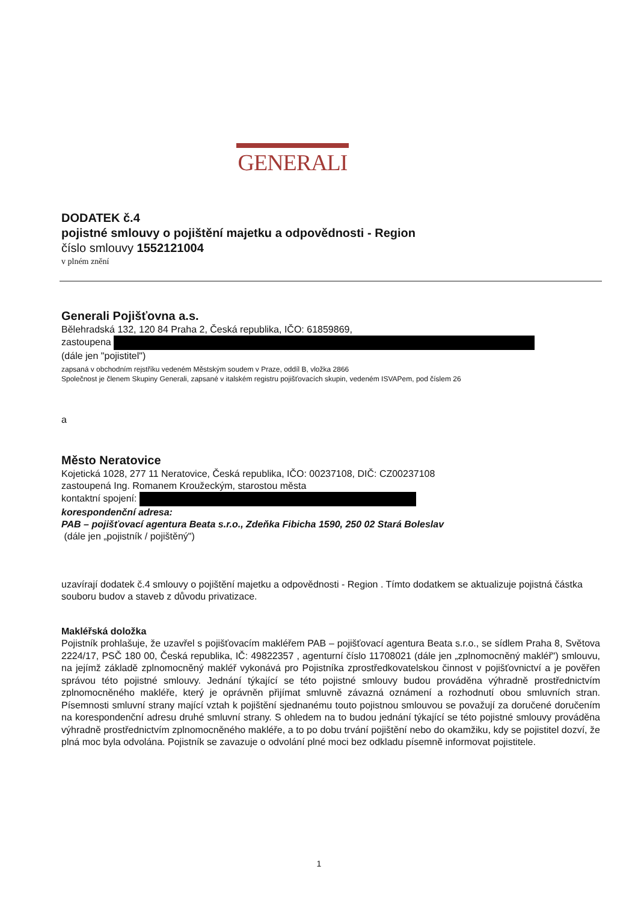GENERALI
DODATEK č.4
pojistné smlouvy o pojištění majetku a odpovědnosti - Region
číslo smlouvy 1552121004
v plném znění
Generali Pojišťovna a.s.
Bělehradská 132, 120 84 Praha 2, Česká republika, IČO: 61859869,
zastoupena
(dále jen "pojistitel")
zapsaná v obchodním rejstříku vedeném Městským soudem v Praze, oddíl B, vložka 2866
Společnost je členem Skupiny Generali, zapsané v italském registru pojišťovacích skupin, vedeném ISVAPem, pod číslem 26
a
Město Neratovice
Kojetická 1028, 277 11 Neratovice, Česká republika, IČO: 00237108, DIČ: CZ00237108
zastoupená Ing. Romanem Kroužeckým, starostou města
kontaktní spojení:
korespondenční adresa:
PAB – pojišťovací agentura Beata s.r.o., Zdeňka Fibicha 1590, 250 02 Stará Boleslav
(dále jen „pojistník / pojištěný")
uzavírají dodatek č.4 smlouvy o pojištění majetku a odpovědnosti - Region . Tímto dodatkem se aktualizuje pojistná částka souboru budov a staveb z důvodu privatizace.
Makléřská doložka
Pojistník prohlašuje, že uzavřel s pojišťovacím makléřem PAB – pojišťovací agentura Beata s.r.o., se sídlem Praha 8, Světova 2224/17, PSČ 180 00, Česká republika, IČ: 49822357 , agenturní číslo 11708021 (dále jen „zplnomocněný makléř") smlouvu, na jejímž základě zplnomocněný makléř vykonává pro Pojistníka zprostředkovatelskou činnost v pojišťovnictví a je pověřen správou této pojistné smlouvy. Jednání týkající se této pojistné smlouvy budou prováděna výhradně prostřednictvím zplnomocněného makléře, který je oprávněn přijímat smluvně závazná oznámení a rozhodnutí obou smluvních stran. Písemnosti smluvní strany mající vztah k pojištění sjednanému touto pojistnou smlouvou se považují za doručené doručením na korespondenční adresu druhé smluvní strany. S ohledem na to budou jednání týkající se této pojistné smlouvy prováděna výhradně prostřednictvím zplnomocněného makléře, a to po dobu trvání pojištění nebo do okamžiku, kdy se pojistitel dozví, že plná moc byla odvolána. Pojistník se zavazuje o odvolání plné moci bez odkladu písemně informovat pojistitele.
1